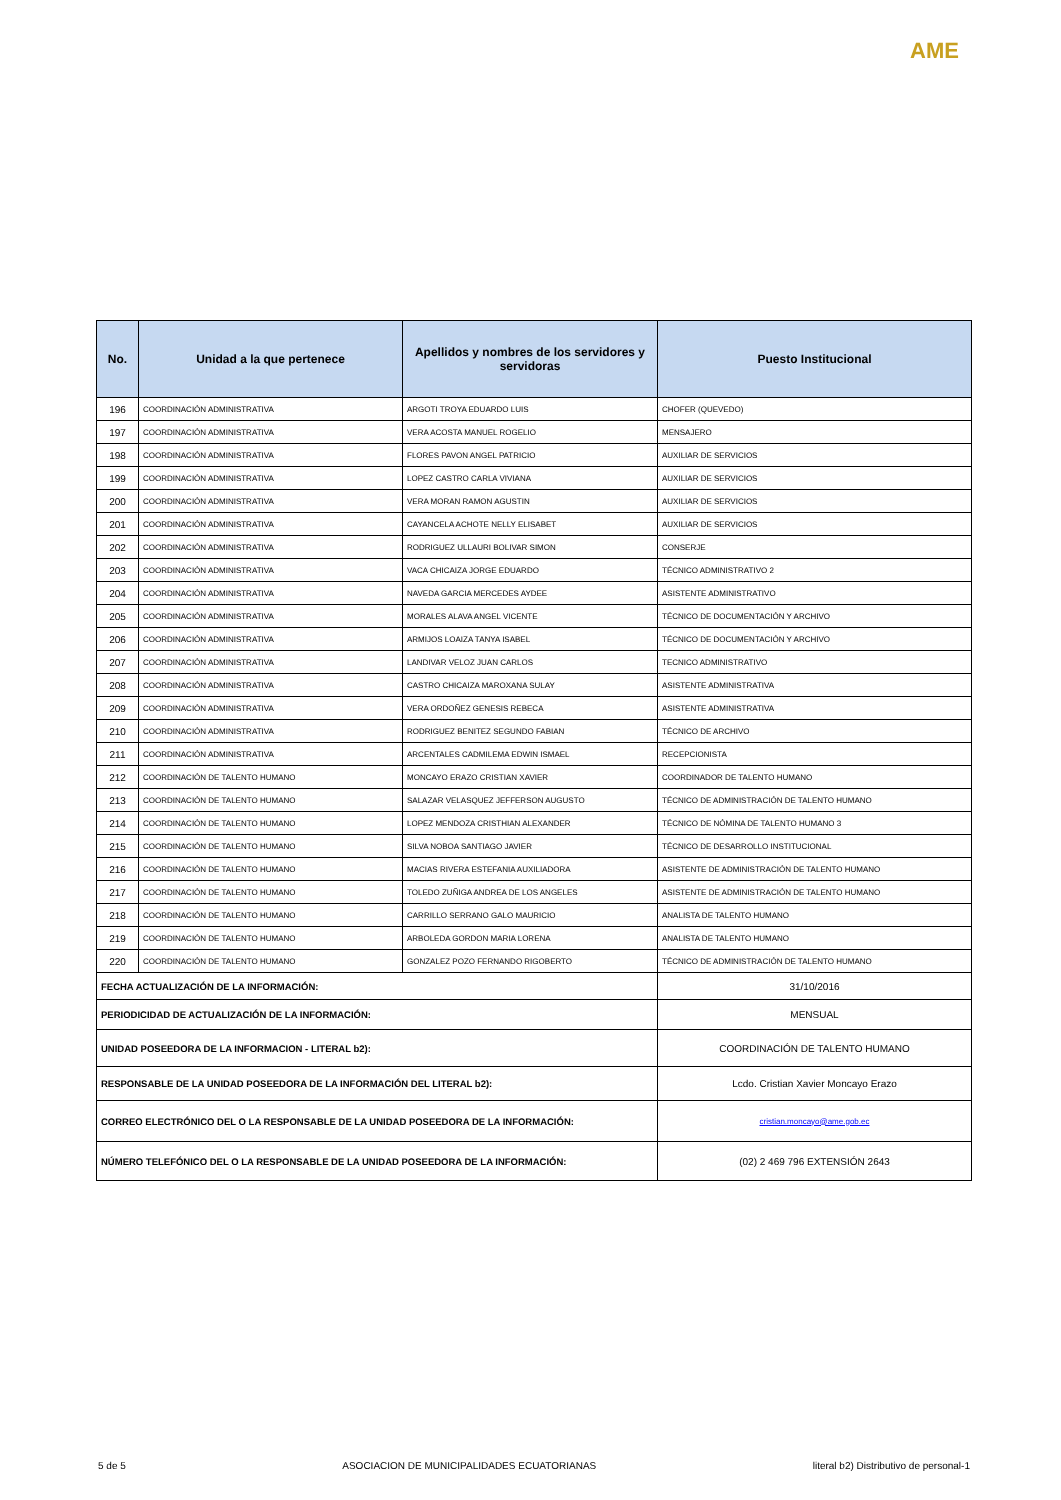AME
| No. | Unidad a la que pertenece | Apellidos y nombres de los servidores y servidoras | Puesto Institucional |
| --- | --- | --- | --- |
| 196 | COORDINACIÓN ADMINISTRATIVA | ARGOTI TROYA EDUARDO LUIS | CHOFER (QUEVEDO) |
| 197 | COORDINACIÓN ADMINISTRATIVA | VERA ACOSTA MANUEL ROGELIO | MENSAJERO |
| 198 | COORDINACIÓN ADMINISTRATIVA | FLORES PAVON ANGEL PATRICIO | AUXILIAR DE SERVICIOS |
| 199 | COORDINACIÓN ADMINISTRATIVA | LOPEZ CASTRO CARLA VIVIANA | AUXILIAR DE SERVICIOS |
| 200 | COORDINACIÓN ADMINISTRATIVA | VERA MORAN RAMON AGUSTIN | AUXILIAR DE SERVICIOS |
| 201 | COORDINACIÓN ADMINISTRATIVA | CAYANCELA ACHOTE NELLY ELISABET | AUXILIAR DE SERVICIOS |
| 202 | COORDINACIÓN ADMINISTRATIVA | RODRIGUEZ ULLAURI BOLIVAR SIMON | CONSERJE |
| 203 | COORDINACIÓN ADMINISTRATIVA | VACA CHICAIZA JORGE EDUARDO | TÉCNICO ADMINISTRATIVO 2 |
| 204 | COORDINACIÓN ADMINISTRATIVA | NAVEDA GARCIA MERCEDES AYDEE | ASISTENTE ADMINISTRATIVO |
| 205 | COORDINACIÓN ADMINISTRATIVA | MORALES ALAVA ANGEL VICENTE | TÉCNICO DE DOCUMENTACIÓN Y ARCHIVO |
| 206 | COORDINACIÓN ADMINISTRATIVA | ARMIJOS LOAIZA TANYA ISABEL | TÉCNICO DE DOCUMENTACIÓN Y ARCHIVO |
| 207 | COORDINACIÓN ADMINISTRATIVA | LANDIVAR VELOZ JUAN CARLOS | TECNICO ADMINISTRATIVO |
| 208 | COORDINACIÓN ADMINISTRATIVA | CASTRO CHICAIZA MAROXANA SULAY | ASISTENTE ADMINISTRATIVA |
| 209 | COORDINACIÓN ADMINISTRATIVA | VERA ORDOÑEZ GENESIS REBECA | ASISTENTE ADMINISTRATIVA |
| 210 | COORDINACIÓN ADMINISTRATIVA | RODRIGUEZ BENITEZ SEGUNDO FABIAN | TÉCNICO DE ARCHIVO |
| 211 | COORDINACIÓN ADMINISTRATIVA | ARCENTALES CADMILEMA EDWIN ISMAEL | RECEPCIONISTA |
| 212 | COORDINACIÓN DE TALENTO HUMANO | MONCAYO ERAZO CRISTIAN XAVIER | COORDINADOR DE TALENTO HUMANO |
| 213 | COORDINACIÓN DE TALENTO HUMANO | SALAZAR VELASQUEZ JEFFERSON AUGUSTO | TÉCNICO DE ADMINISTRACIÓN DE TALENTO HUMANO |
| 214 | COORDINACIÓN DE TALENTO HUMANO | LOPEZ MENDOZA CRISTHIAN ALEXANDER | TÉCNICO DE NÓMINA DE TALENTO HUMANO 3 |
| 215 | COORDINACIÓN DE TALENTO HUMANO | SILVA NOBOA SANTIAGO JAVIER | TÉCNICO DE DESARROLLO INSTITUCIONAL |
| 216 | COORDINACIÓN DE TALENTO HUMANO | MACIAS RIVERA ESTEFANIA AUXILIADORA | ASISTENTE DE ADMINISTRACIÓN DE TALENTO HUMANO |
| 217 | COORDINACIÓN DE TALENTO HUMANO | TOLEDO ZUÑIGA ANDREA DE LOS ANGELES | ASISTENTE DE ADMINISTRACIÓN DE TALENTO HUMANO |
| 218 | COORDINACIÓN DE TALENTO HUMANO | CARRILLO SERRANO GALO MAURICIO | ANALISTA DE TALENTO HUMANO |
| 219 | COORDINACIÓN DE TALENTO HUMANO | ARBOLEDA GORDON MARIA LORENA | ANALISTA DE TALENTO HUMANO |
| 220 | COORDINACIÓN DE TALENTO HUMANO | GONZALEZ POZO FERNANDO RIGOBERTO | TÉCNICO DE ADMINISTRACIÓN DE TALENTO HUMANO |
| FECHA ACTUALIZACIÓN DE LA INFORMACIÓN: | | | 31/10/2016 |
| PERIODICIDAD DE ACTUALIZACIÓN DE LA INFORMACIÓN: | | | MENSUAL |
| UNIDAD POSEEDORA DE LA INFORMACION - LITERAL b2): | | | COORDINACIÓN DE TALENTO HUMANO |
| RESPONSABLE DE LA UNIDAD POSEEDORA DE LA INFORMACIÓN DEL LITERAL b2): | | | Lcdo. Cristian Xavier Moncayo Erazo |
| CORREO ELECTRÓNICO DEL O LA RESPONSABLE DE LA UNIDAD POSEEDORA DE LA INFORMACIÓN: | | | cristian.moncayo@ame.gob.ec |
| NÚMERO TELEFÓNICO DEL O LA RESPONSABLE DE LA UNIDAD POSEEDORA DE LA INFORMACIÓN: | | | (02) 2 469 796 EXTENSIÓN 2643 |
5 de 5 ASOCIACION DE MUNICIPALIDADES ECUATORIANAS literal b2) Distributivo de personal-1